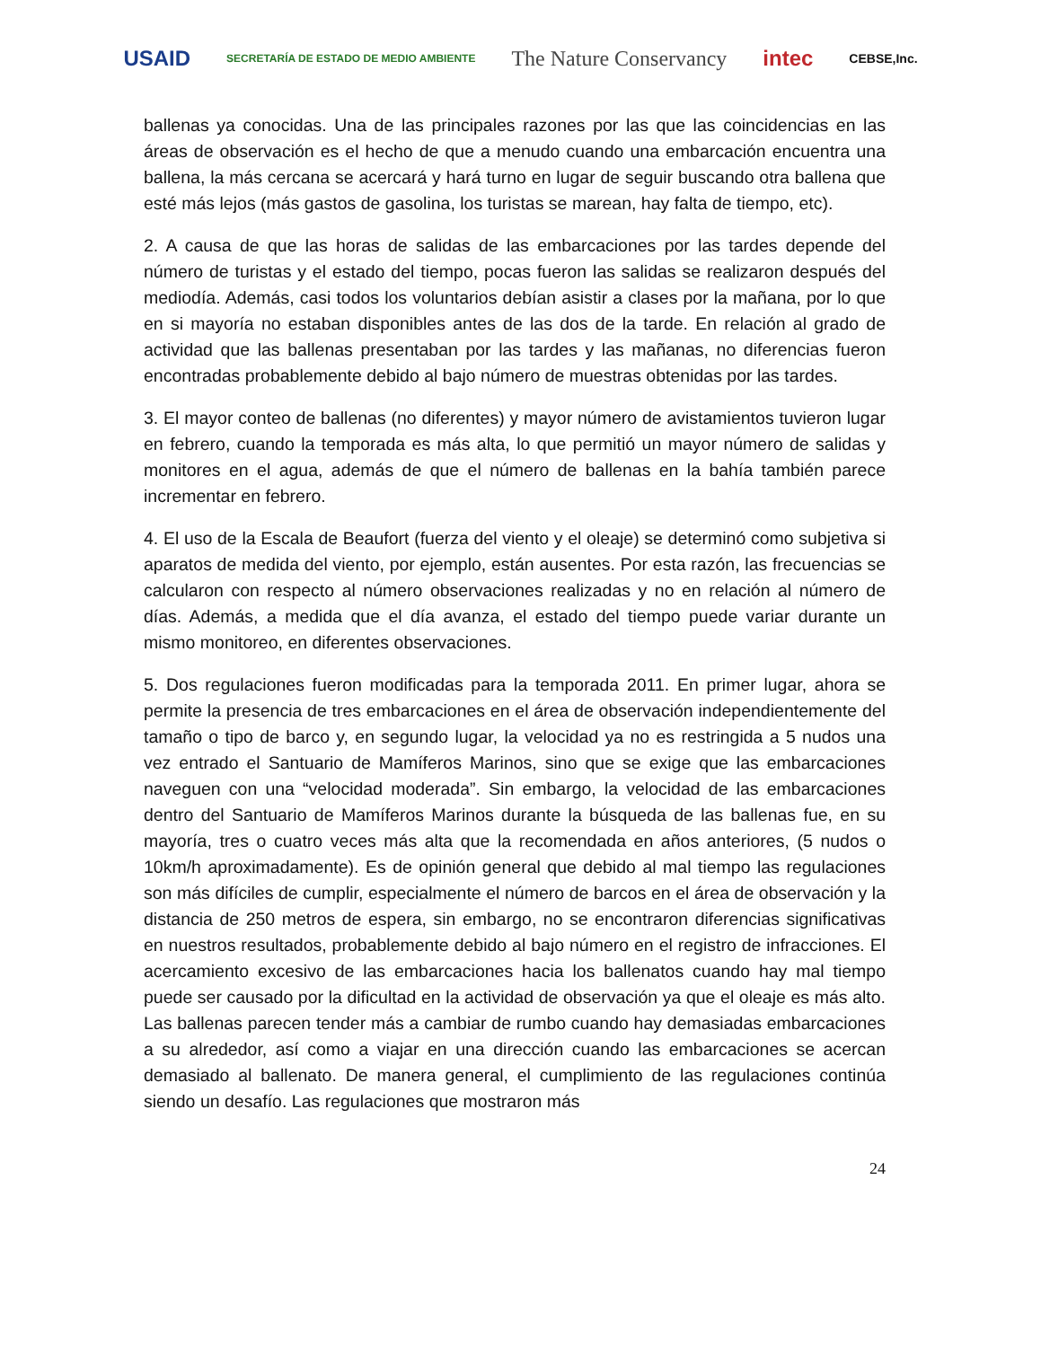USAID SECRETARÍA DE ESTADO DE MEDIO AMBIENTE The Nature Conservancy intec CEBSE,Inc.
ballenas ya conocidas. Una de las principales razones por las que las coincidencias en las áreas de observación es el hecho de que a menudo cuando una embarcación encuentra una ballena, la más cercana se acercará y hará turno en lugar de seguir buscando otra ballena que esté más lejos (más gastos de gasolina, los turistas se marean, hay falta de tiempo, etc).
2. A causa de que las horas de salidas de las embarcaciones por las tardes depende del número de turistas y el estado del tiempo, pocas fueron las salidas se realizaron después del mediodía. Además, casi todos los voluntarios debían asistir a clases por la mañana, por lo que en si mayoría no estaban disponibles antes de las dos de la tarde. En relación al grado de actividad que las ballenas presentaban por las tardes y las mañanas, no diferencias fueron encontradas probablemente debido al bajo número de muestras obtenidas por las tardes.
3. El mayor conteo de ballenas (no diferentes) y mayor número de avistamientos tuvieron lugar en febrero, cuando la temporada es más alta, lo que permitió un mayor número de salidas y monitores en el agua, además de que el número de ballenas en la bahía también parece incrementar en febrero.
4. El uso de la Escala de Beaufort (fuerza del viento y el oleaje) se determinó como subjetiva si aparatos de medida del viento, por ejemplo, están ausentes. Por esta razón, las frecuencias se calcularon con respecto al número observaciones realizadas y no en relación al número de días. Además, a medida que el día avanza, el estado del tiempo puede variar durante un mismo monitoreo, en diferentes observaciones.
5. Dos regulaciones fueron modificadas para la temporada 2011. En primer lugar, ahora se permite la presencia de tres embarcaciones en el área de observación independientemente del tamaño o tipo de barco y, en segundo lugar, la velocidad ya no es restringida a 5 nudos una vez entrado el Santuario de Mamíferos Marinos, sino que se exige que las embarcaciones naveguen con una “velocidad moderada”. Sin embargo, la velocidad de las embarcaciones dentro del Santuario de Mamíferos Marinos durante la búsqueda de las ballenas fue, en su mayoría, tres o cuatro veces más alta que la recomendada en años anteriores, (5 nudos o 10km/h aproximadamente). Es de opinión general que debido al mal tiempo las regulaciones son más difíciles de cumplir, especialmente el número de barcos en el área de observación y la distancia de 250 metros de espera, sin embargo, no se encontraron diferencias significativas en nuestros resultados, probablemente debido al bajo número en el registro de infracciones. El acercamiento excesivo de las embarcaciones hacia los ballenatos cuando hay mal tiempo puede ser causado por la dificultad en la actividad de observación ya que el oleaje es más alto. Las ballenas parecen tender más a cambiar de rumbo cuando hay demasiadas embarcaciones a su alrededor, así como a viajar en una dirección cuando las embarcaciones se acercan demasiado al ballenato. De manera general, el cumplimiento de las regulaciones continúa siendo un desafío. Las regulaciones que mostraron más
24